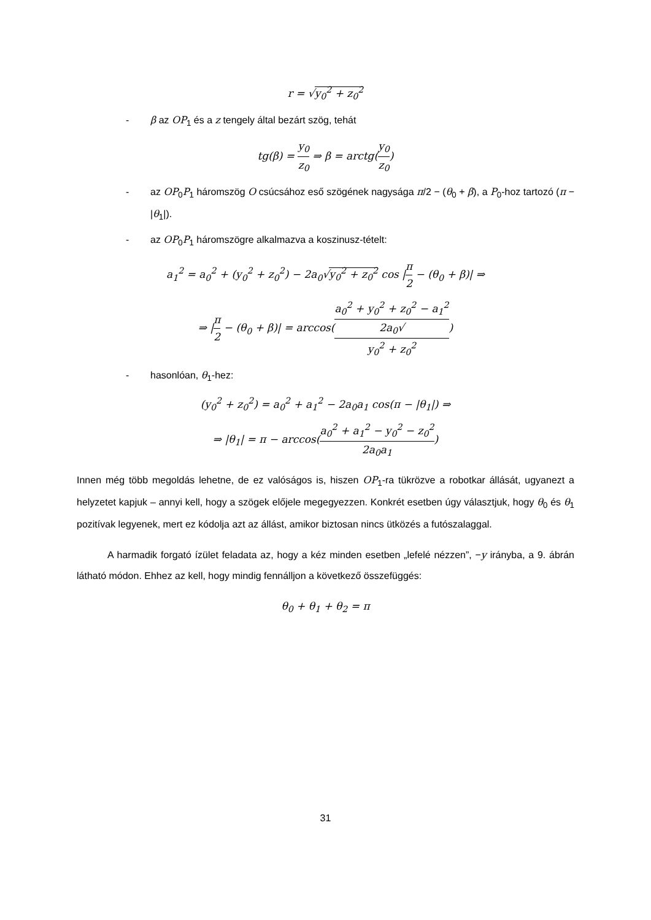r = √y<sub>0</sub><sup>2</sup> + z<sub>0</sub><sup>2</sup>
- β az OP<sub>1</sub> és a z tengely által bezárt szög, tehát
tg(β) = y<sub>0</sub> z<sub>0</sub> ⇒ β = arctg(y<sub>0</sub> z<sub>0</sub>)
- az OP<sub>0</sub>P<sub>1</sub> háromszög O csúcsához eső szögének nagysága π/2 − (θ<sub>0</sub> + β), a P<sub>0</sub>-hoz tartozó (π − |θ<sub>1</sub>|).
- az OP<sub>0</sub>P<sub>1</sub> háromszögre alkalmazva a koszinusz-tételt:
a<sub>1</sub><sup>2</sup> = a<sub>0</sub><sup>2</sup> + (y<sub>0</sub><sup>2</sup> + z<sub>0</sub><sup>2</sup>) − 2a<sub>0</sub>√y<sub>0</sub><sup>2</sup> + z<sub>0</sub><sup>2</sup> cos |π 2 − (θ<sub>0</sub> + β)| ⇒
⇒ |π 2 − (θ<sub>0</sub> + β)| = arccos(a<sub>0</sub><sup>2</sup> + y<sub>0</sub><sup>2</sup> + z<sub>0</sub><sup>2</sup> − a<sub>1</sub><sup>2</sup> 2a<sub>0</sub>√
y<sub>0</sub><sup>2</sup> + z<sub>0</sub><sup>2</sup>)
- hasonlóan, θ<sub>1</sub>-hez:
(y<sub>0</sub><sup>2</sup> + z<sub>0</sub><sup>2</sup>) = a<sub>0</sub><sup>2</sup> + a<sub>1</sub><sup>2</sup> − 2a<sub>0</sub>a<sub>1</sub> cos(π − |θ<sub>1</sub>|) ⇒
⇒ |θ<sub>1</sub>| = π − arccos(a<sub>0</sub><sup>2</sup> + a<sub>1</sub><sup>2</sup> − y<sub>0</sub><sup>2</sup> − z<sub>0</sub><sup>2</sup> 2a<sub>0</sub>a<sub>1</sub>)
Innen még több megoldás lehetne, de ez valóságos is, hiszen OP<sub>1</sub>-ra tükrözve a robotkar állását, ugyanezt a helyzetet kapjuk – annyi kell, hogy a szögek előjele megegyezzen. Konkrét esetben úgy választjuk, hogy θ<sub>0</sub> és θ<sub>1</sub> pozitívak legyenek, mert ez kódolja azt az állást, amikor biztosan nincs ütközés a futószalaggal.
A harmadik forgató ízület feladata az, hogy a kéz minden esetben „lefelé nézzen”, −y irányba, a 9. ábrán látható módon. Ehhez az kell, hogy mindig fennálljon a következő összefüggés:
θ<sub>0</sub> + θ<sub>1</sub> + θ<sub>2</sub> = π
31